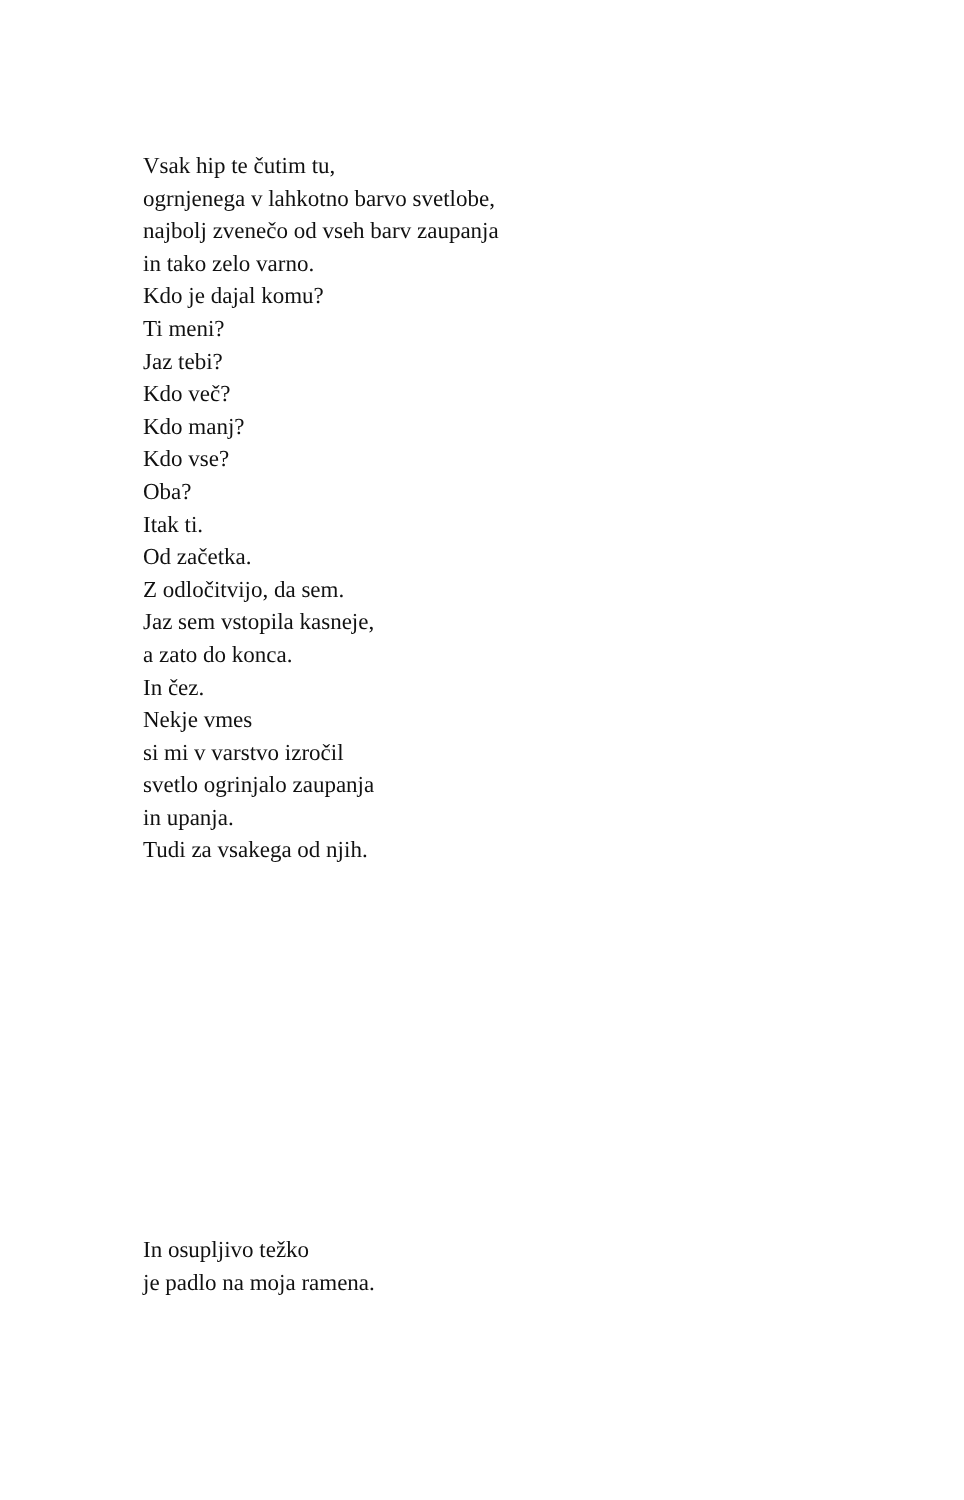Vsak hip te čutim tu,
ogrnjenega v lahkotno barvo svetlobe,
najbolj zvenečo od vseh barv zaupanja
in tako zelo varno.
Kdo je dajal komu?
Ti meni?
Jaz tebi?
Kdo več?
Kdo manj?
Kdo vse?
Oba?
Itak ti.
Od začetka.
Z odločitvijo, da sem.
Jaz sem vstopila kasneje,
a zato do konca.
In čez.
Nekje vmes
si mi v varstvo izročil
svetlo ogrinjalo zaupanja
in upanja.
Tudi za vsakega od njih.
In osupljivo težko
je padlo na moja ramena.